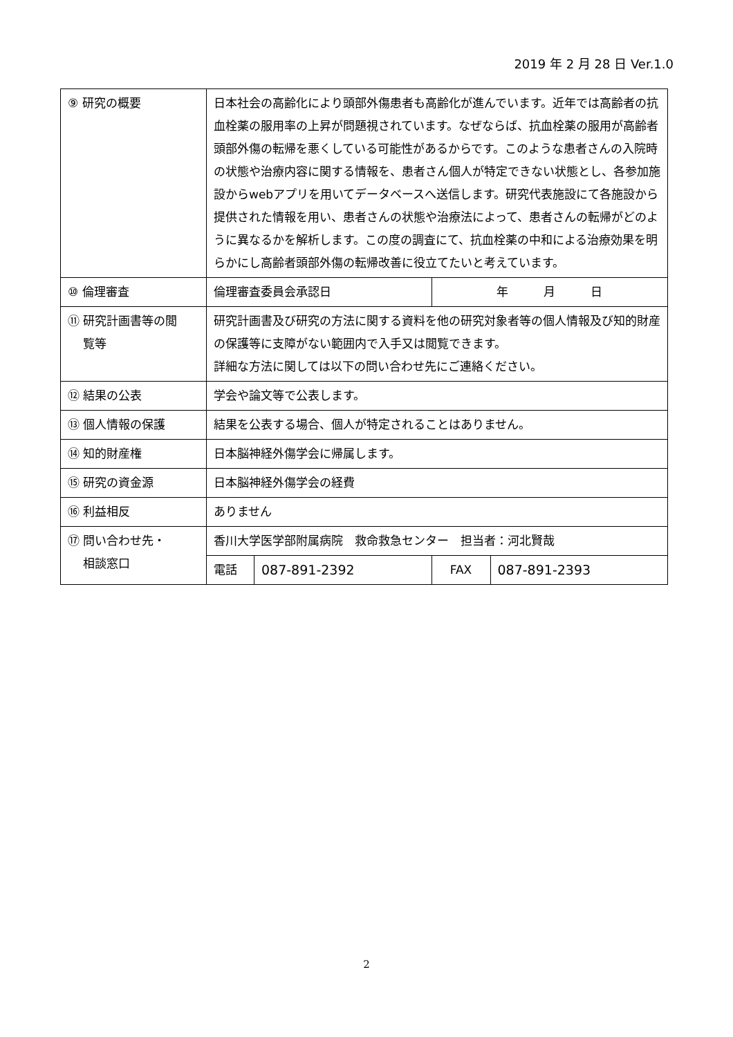2019 年 2 月 28 日 Ver.1.0
| ⑨ 研究の概要 | 日本社会の高齢化により頭部外傷患者も高齢化が進んでいます。近年では高齢者の抗血栓薬の服用率の上昇が問題視されています。なぜならば、抗血栓薬の服用が高齢者頭部外傷の転帰を悪くしている可能性があるからです。このような患者さんの入院時の状態や治療内容に関する情報を、患者さん個人が特定できない状態とし、各参加施設からwebアプリを用いてデータベースへ送信します。研究代表施設にて各施設から提供された情報を用い、患者さんの状態や治療法によって、患者さんの転帰がどのように異なるかを解析します。この度の調査にて、抗血栓薬の中和による治療効果を明らかにし高齢者頭部外傷の転帰改善に役立てたいと考えています。 | | | |
| ⑩ 倫理審査 | 倫理審査委員会承認日 | | 年 月 日 | |
| ⑪ 研究計画書等の閲 覧等 | 研究計画書及び研究の方法に関する資料を他の研究対象者等の個人情報及び知的財産の保護等に支障がない範囲内で入手又は閲覧できます。 詳細な方法に関しては以下の問い合わせ先にご連絡ください。 | | | |
| ⑫ 結果の公表 | 学会や論文等で公表します。 | | | |
| ⑬ 個人情報の保護 | 結果を公表する場合、個人が特定されることはありません。 | | | |
| ⑭ 知的財産権 | 日本脳神経外傷学会に帰属します。 | | | |
| ⑮ 研究の資金源 | 日本脳神経外傷学会の経費 | | | |
| ⑯ 利益相反 | ありません | | | |
| ⑰ 問い合わせ先・ 相談窓口 | 香川大学医学部附属病院 救命救急センター 担当者：河北賢哉 | | | |
| | 電話 | 087-891-2392 | FAX | 087-891-2393 |
2